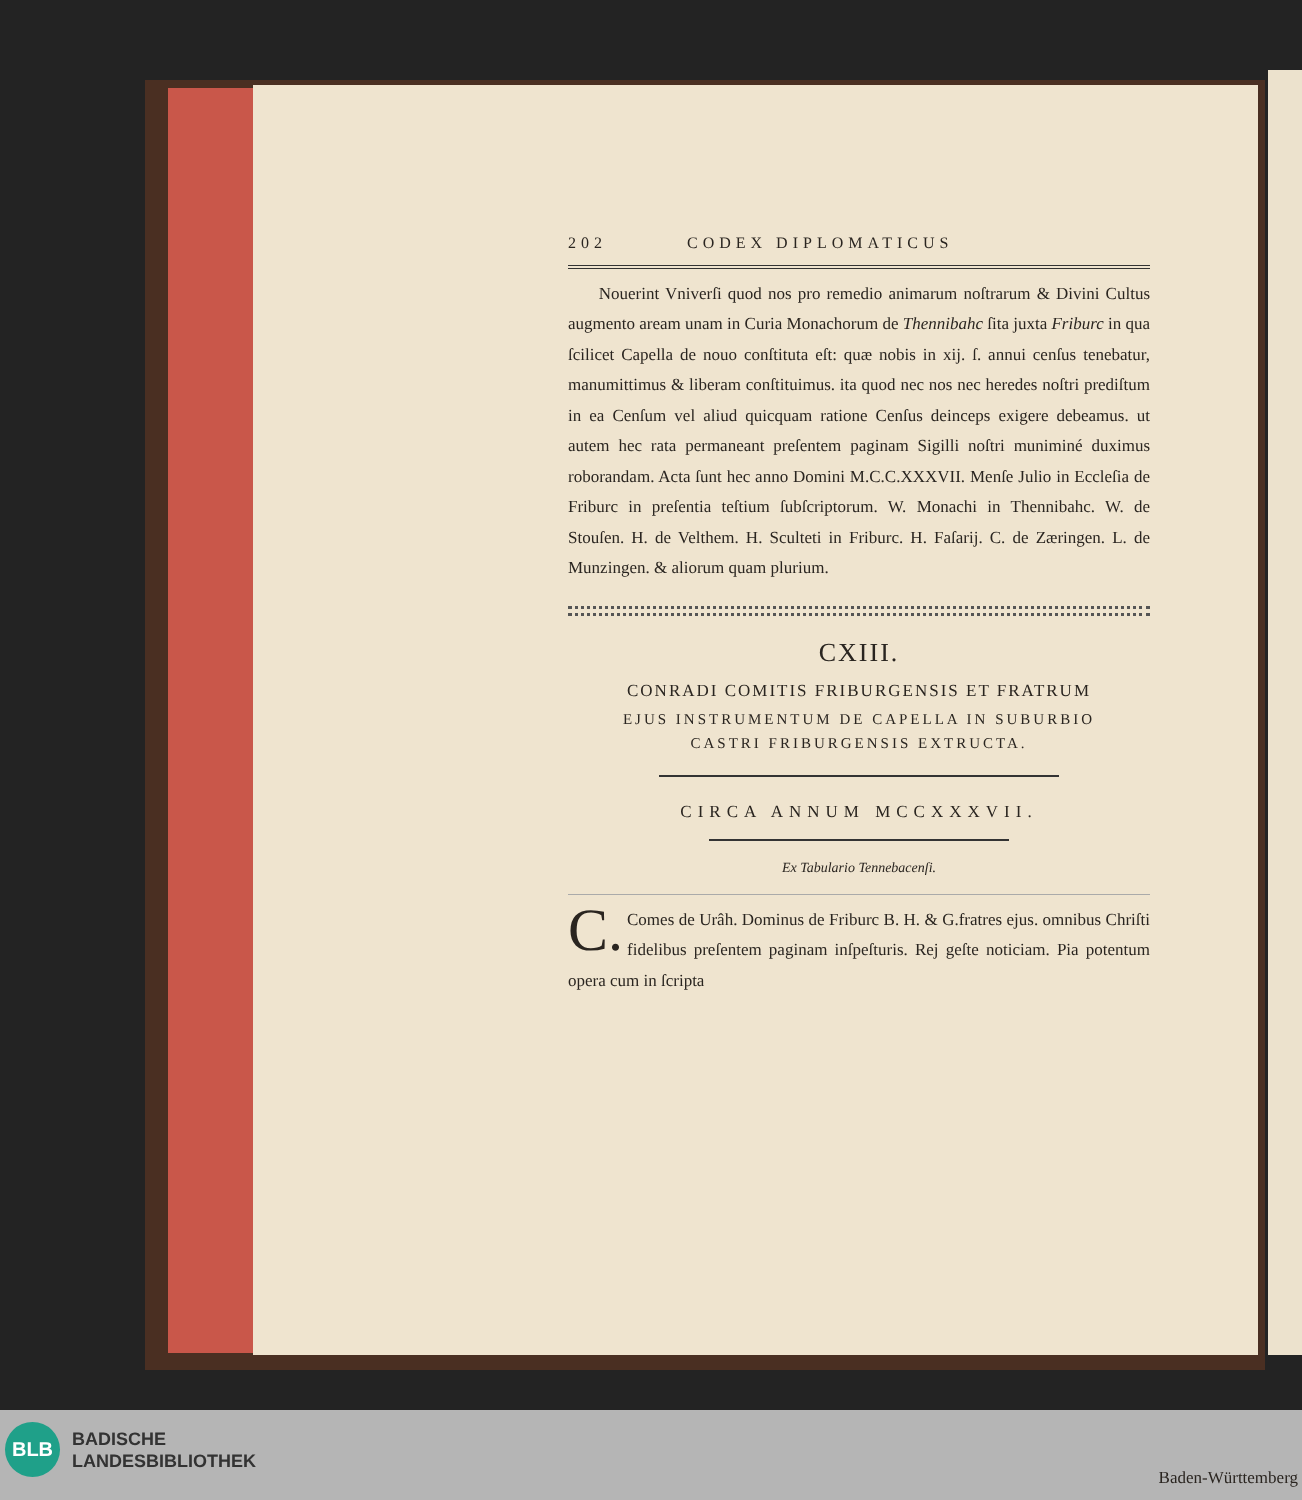202 CODEX DIPLOMATICUS
Nouerint Vniverſi quod nos pro remedio animarum noſtrarum & Divini Cultus augmento aream unam in Curia Monachorum de Thennibahc ſita juxta Friburc in qua ſcilicet Capella de nouo conſtituta eſt: quæ nobis in xij. ſ. annui cenſus tenebatur, manumittimus & liberam conſtituimus. ita quod nec nos nec heredes noſtri prediſtum in ea Cenſum vel aliud quicquam ratione Cenſus deinceps exigere debeamus. ut autem hec rata permaneant preſentem paginam Sigilli noſtri muniminé duximus roborandam. Acta ſunt hec anno Domini M.C.C.XXXVII. Menſe Julio in Eccleſia de Friburc in preſentia teſtium ſubſcriptorum. W. Monachi in Thennibahc. W. de Stouſen. H. de Velthem. H. Sculteti in Friburc. H. Faſarij. C. de Zæringen. L. de Munzingen. & aliorum quam plurium.
CXIII.
CONRADI COMITIS FRIBURGENSIS ET FRATRUM
EJUS INSTRUMENTUM DE CAPELLA IN SUBURBIO
CASTRI FRIBURGENSIS EXTRUCTA.
CIRCA ANNUM MCCXXXVII.
Ex Tabulario Tennebacenſi.
C. Comes de Urâh. Dominus de Friburc B. H. & G.fratres ejus. omnibus Chriſti fidelibus preſentem paginam inſpeſturis. Rej geſte noticiam. Pia potentum opera cum in ſcripta
BLB
BADISCHE
LANDESBIBLIOTHEK
Baden-Württemberg